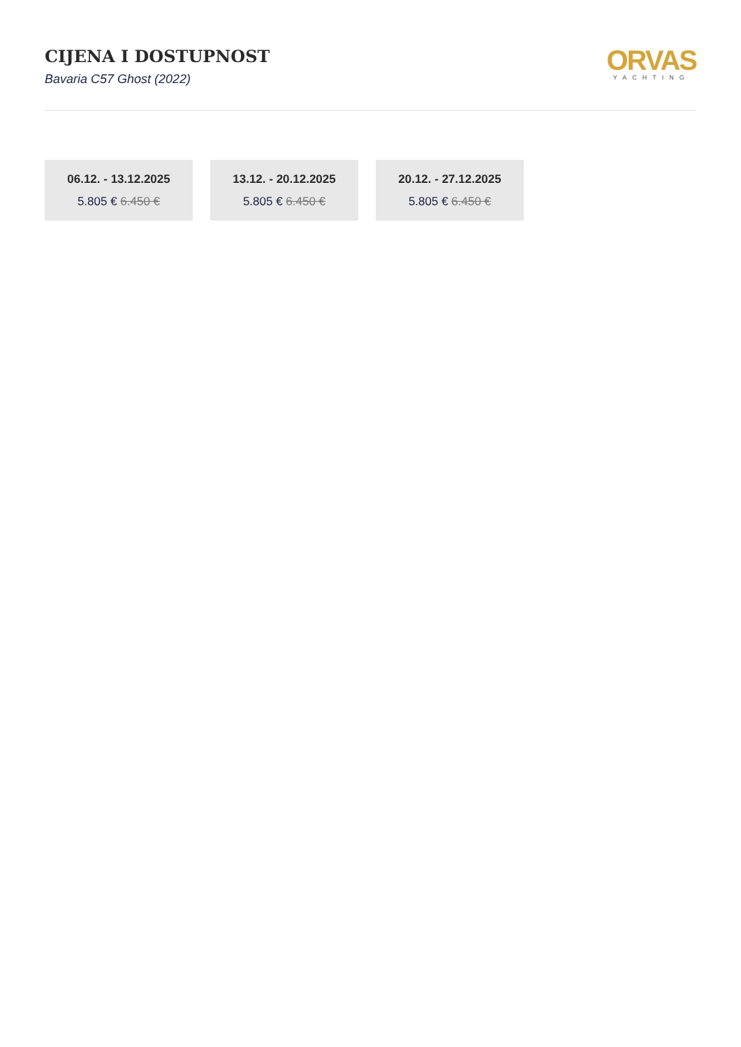CIJENA I DOSTUPNOST
Bavaria C57 Ghost (2022)
ORVAS
YACHTING
06.12. - 13.12.2025
5.805 € 6.450 €
13.12. - 20.12.2025
5.805 € 6.450 €
20.12. - 27.12.2025
5.805 € 6.450 €